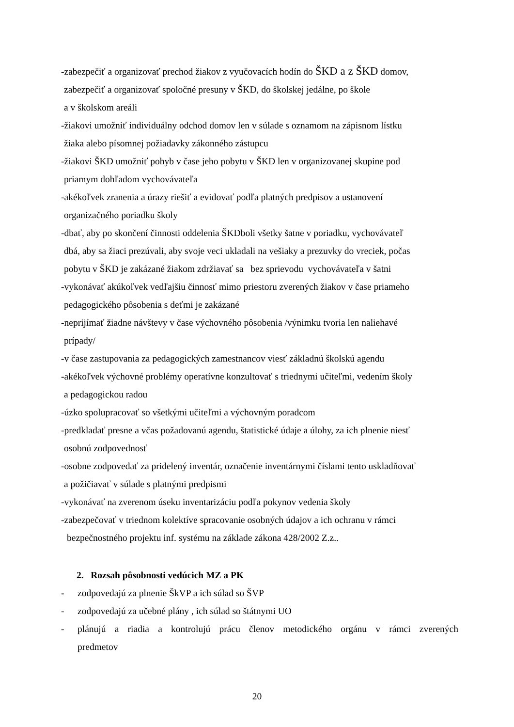-zabezpečiť a organizovať prechod žiakov z vyučovacích hodín do ŠKD a z ŠKD domov,
zabezpečiť a organizovať spoločné presuny v ŠKD, do školskej jedálne, po škole
a v školskom areáli
-žiakovi umožniť individuálny odchod domov len v súlade s oznamom na zápisnom lístku
žiaka alebo písomnej požiadavky zákonného zástupcu
-žiakovi ŠKD umožniť pohyb v čase jeho pobytu v ŠKD len v organizovanej skupine pod
priamym dohľadom vychovávateľa
-akékoľvek zranenia a úrazy riešiť a evidovať podľa platných predpisov a ustanovení
organizačného poriadku školy
-dbať, aby po skončení činnosti oddelenia ŠKDboli všetky šatne v poriadku, vychovávateľ
dbá, aby sa žiaci prezúvali, aby svoje veci ukladali na vešiaky a prezuvky do vreciek, počas
pobytu v ŠKD je zakázané žiakom zdržiavať sa bez sprievodu vychovávateľa v šatni
-vykonávať akúkoľvek vedľajšiu činnosť mimo priestoru zverených žiakov v čase priameho
pedagogického pôsobenia s deťmi je zakázané
-neprijímať žiadne návštevy v čase výchovného pôsobenia /výnimku tvoria len naliehavé
prípady/
-v čase zastupovania za pedagogických zamestnancov viesť základnú školskú agendu
-akékoľvek výchovné problémy operatívne konzultovať s triednymi učiteľmi, vedením školy
a pedagogickou radou
-úzko spolupracovať so všetkými učiteľmi a výchovným poradcom
-predkladať presne a včas požadovanú agendu, štatistické údaje a úlohy, za ich plnenie niesť
osobnú zodpovednosť
-osobne zodpovedať za pridelený inventár, označenie inventárnymi číslami tento uskladňovať
a požičiavať v súlade s platnými predpismi
-vykonávať na zverenom úseku inventarizáciu podľa pokynov vedenia školy
-zabezpečovať v triednom kolektíve spracovanie osobných údajov a ich ochranu v rámci
bezpečnostného projektu inf. systému na základe zákona 428/2002 Z.z..
2. Rozsah pôsobnosti vedúcich MZ a PK
- zodpovedajú za plnenie ŠkVP a ich súlad so ŠVP
- zodpovedajú za učebné plány , ich súlad so štátnymi UO
- plánujú a riadia a kontrolujú prácu členov metodického orgánu v rámci zverených
predmetov
20